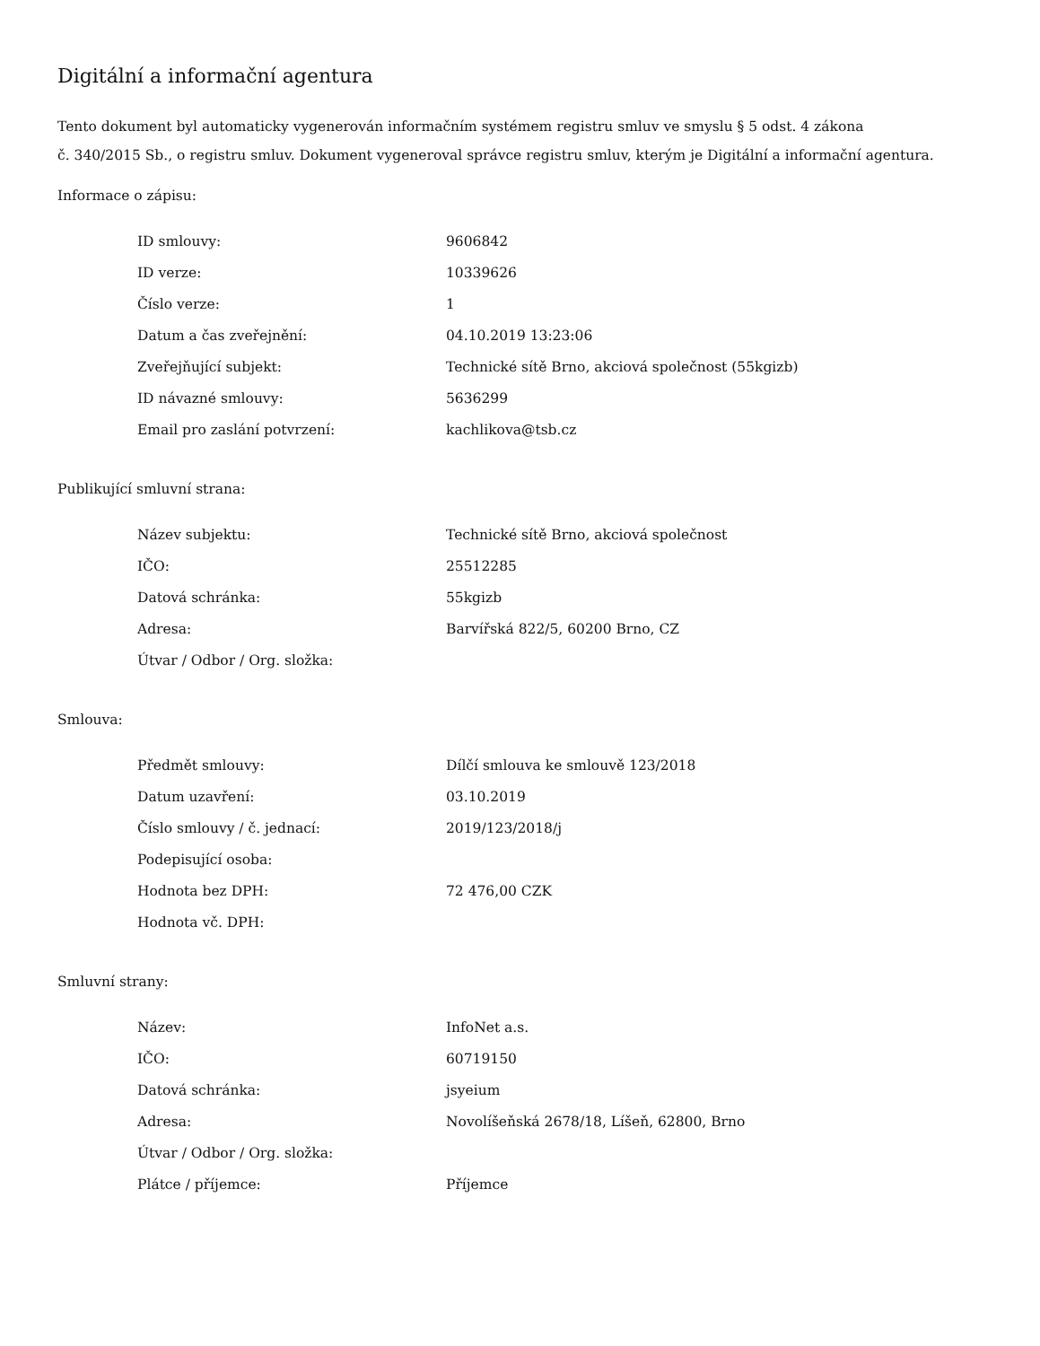Digitální a informační agentura
Tento dokument byl automaticky vygenerován informačním systémem registru smluv ve smyslu § 5 odst. 4 zákona
č. 340/2015 Sb., o registru smluv. Dokument vygeneroval správce registru smluv, kterým je Digitální a informační agentura.
Informace o zápisu:
| ID smlouvy: | 9606842 |
| ID verze: | 10339626 |
| Číslo verze: | 1 |
| Datum a čas zveřejnění: | 04.10.2019 13:23:06 |
| Zveřejňující subjekt: | Technické sítě Brno, akciová společnost (55kgizb) |
| ID návazné smlouvy: | 5636299 |
| Email pro zaslání potvrzení: | kachlikova@tsb.cz |
Publikující smluvní strana:
| Název subjektu: | Technické sítě Brno, akciová společnost |
| IČO: | 25512285 |
| Datová schránka: | 55kgizb |
| Adresa: | Barvířská 822/5, 60200 Brno, CZ |
| Útvar / Odbor / Org. složka: | |
Smlouva:
| Předmět smlouvy: | Dílčí smlouva ke smlouvě 123/2018 |
| Datum uzavření: | 03.10.2019 |
| Číslo smlouvy / č. jednací: | 2019/123/2018/j |
| Podepisující osoba: | |
| Hodnota bez DPH: | 72 476,00 CZK |
| Hodnota vč. DPH: | |
Smluvní strany:
| Název: | InfoNet a.s. |
| IČO: | 60719150 |
| Datová schránka: | jsyeium |
| Adresa: | Novolíšeňská 2678/18, Líšeň, 62800, Brno |
| Útvar / Odbor / Org. složka: | |
| Plátce / příjemce: | Příjemce |